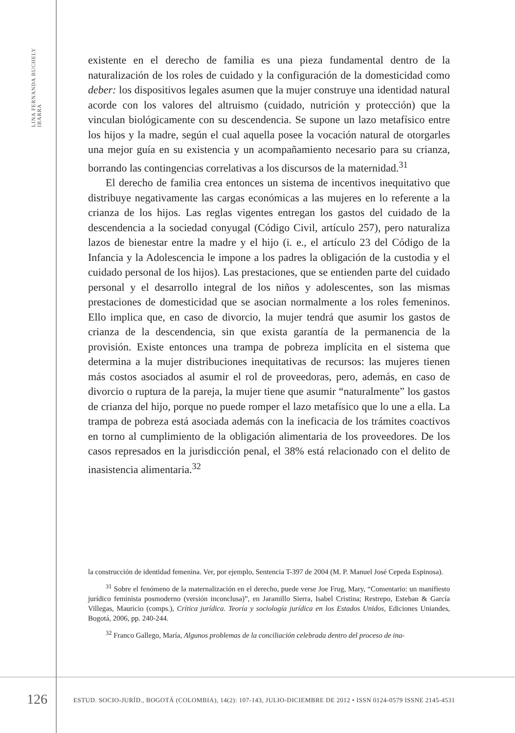LINA FERNANDA BUCHELY IBARRA
existente en el derecho de familia es una pieza fundamental dentro de la naturalización de los roles de cuidado y la configuración de la domesticidad como deber: los dispositivos legales asumen que la mujer construye una identidad natural acorde con los valores del altruismo (cuidado, nutrición y protección) que la vinculan biológicamente con su descendencia. Se supone un lazo metafísico entre los hijos y la madre, según el cual aquella posee la vocación natural de otorgarles una mejor guía en su existencia y un acompañamiento necesario para su crianza, borrando las contingencias correlativas a los discursos de la maternidad.<sup>31</sup>
El derecho de familia crea entonces un sistema de incentivos inequitativo que distribuye negativamente las cargas económicas a las mujeres en lo referente a la crianza de los hijos. Las reglas vigentes entregan los gastos del cuidado de la descendencia a la sociedad conyugal (Código Civil, artículo 257), pero naturaliza lazos de bienestar entre la madre y el hijo (i. e., el artículo 23 del Código de la Infancia y la Adolescencia le impone a los padres la obligación de la custodia y el cuidado personal de los hijos). Las prestaciones, que se entienden parte del cuidado personal y el desarrollo integral de los niños y adolescentes, son las mismas prestaciones de domesticidad que se asocian normalmente a los roles femeninos. Ello implica que, en caso de divorcio, la mujer tendrá que asumir los gastos de crianza de la descendencia, sin que exista garantía de la permanencia de la provisión. Existe entonces una trampa de pobreza implícita en el sistema que determina a la mujer distribuciones inequitativas de recursos: las mujeres tienen más costos asociados al asumir el rol de proveedoras, pero, además, en caso de divorcio o ruptura de la pareja, la mujer tiene que asumir “naturalmente” los gastos de crianza del hijo, porque no puede romper el lazo metafísico que lo une a ella. La trampa de pobreza está asociada además con la ineficacia de los trámites coactivos en torno al cumplimiento de la obligación alimentaria de los proveedores. De los casos represados en la jurisdicción penal, el 38% está relacionado con el delito de inasistencia alimentaria.<sup>32</sup>
la construcción de identidad femenina. Ver, por ejemplo, Sentencia T-397 de 2004 (M. P. Manuel José Cepeda Espinosa).
<sup>31</sup> Sobre el fenómeno de la maternalización en el derecho, puede verse Joe Frug, Mary, “Comentario: un manifiesto jurídico feminista posmoderno (versión inconclusa)”, en Jaramillo Sierra, Isabel Cristina; Restrepo, Esteban & García Villegas, Mauricio (comps.), Crítica jurídica. Teoría y sociología jurídica en los Estados Unidos, Ediciones Uniandes, Bogotá, 2006, pp. 240-244.
<sup>32</sup> Franco Gallego, María, Algunos problemas de la conciliación celebrada dentro del proceso de ina-
126 ESTUD. SOCIO-JURÍD., BOGOTÁ (COLOMBIA), 14(2): 107-143, JULIO-DICIEMBRE DE 2012 • ISSN 0124-0579 ISSNE 2145-4531